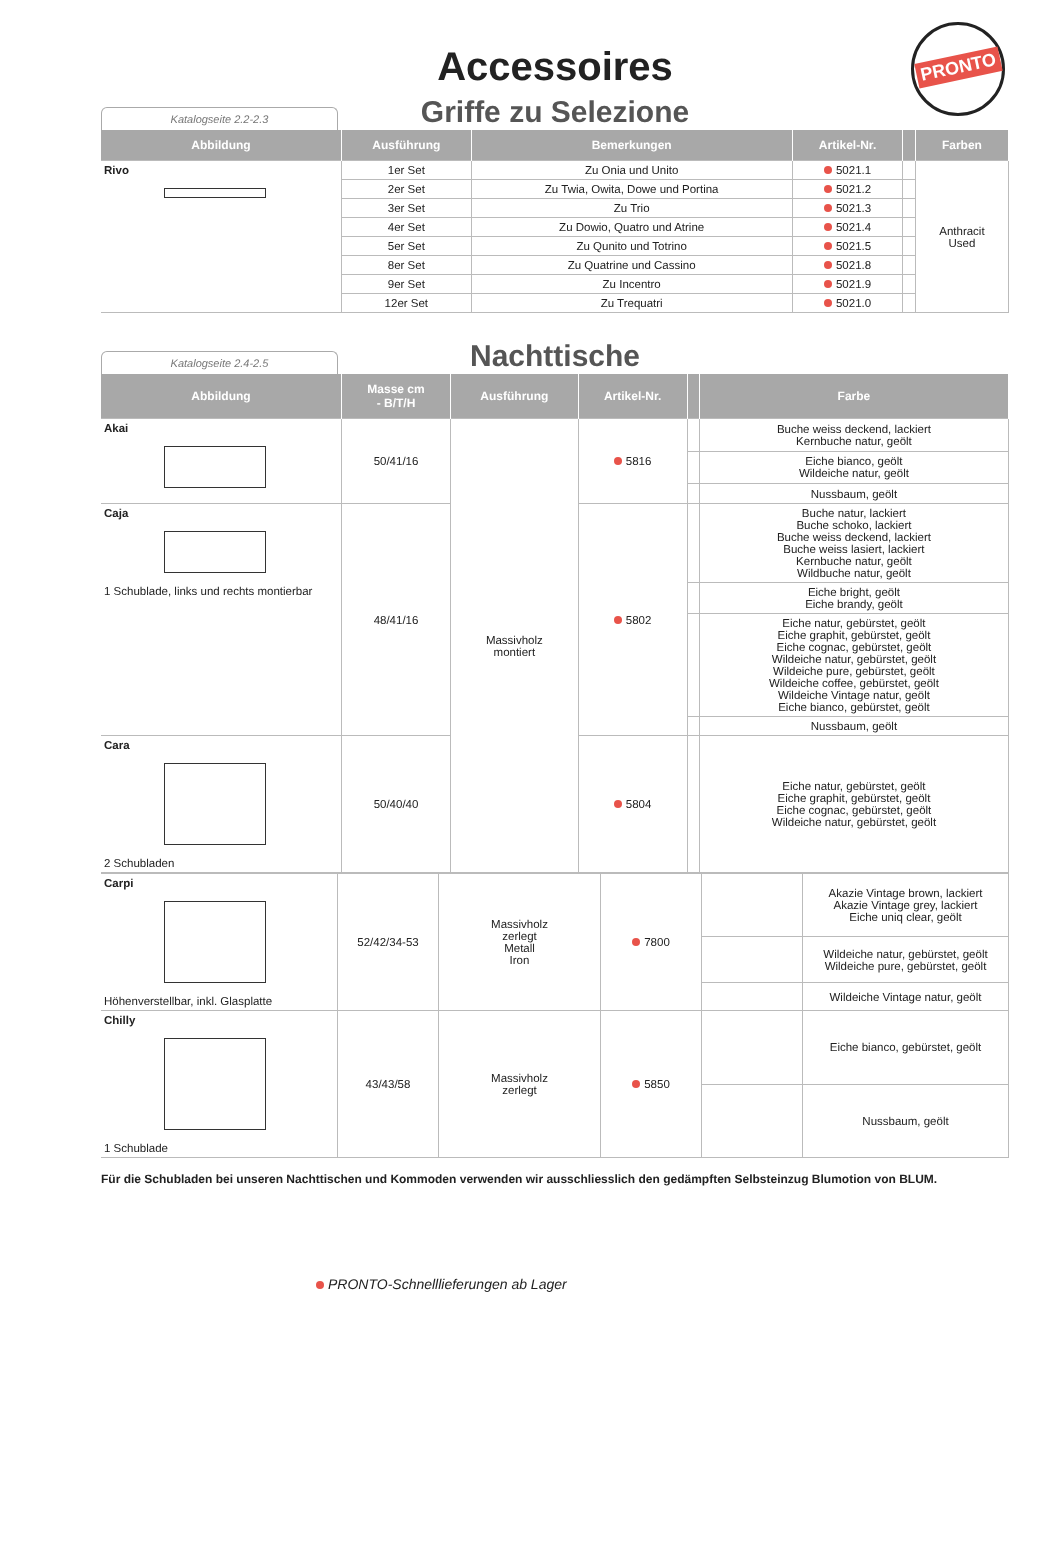Accessoires
PRONTO
Griffe zu Selezione
Katalogseite 2.2-2.3
| Abbildung | Ausführung | Bemerkungen | Artikel-Nr. | | Farben |
| --- | --- | --- | --- | --- | --- |
| Rivo | 1er Set | Zu Onia und Unito | 5021.1 | | Anthracit Used |
| | 2er Set | Zu Twia, Owita, Dowe und Portina | 5021.2 | | |
| | 3er Set | Zu Trio | 5021.3 | | |
| | 4er Set | Zu Dowio, Quatro und Atrine | 5021.4 | | |
| | 5er Set | Zu Qunito und Totrino | 5021.5 | | |
| | 8er Set | Zu Quatrine und Cassino | 5021.8 | | |
| | 9er Set | Zu Incentro | 5021.9 | | |
| | 12er Set | Zu Trequatri | 5021.0 | | |
Nachttische
Katalogseite 2.4-2.5
| Abbildung | Masse cm - B/T/H | Ausführung | Artikel-Nr. | | Farbe |
| --- | --- | --- | --- | --- | --- |
| Akai | 50/41/16 | Massivholz montiert | 5816 | | Buche weiss deckend, lackiert Kernbuche natur, geölt |
| | | | | | Eiche bianco, geölt Wildeiche natur, geölt |
| | | | | | Nussbaum, geölt |
| Caja 1 Schublade, links und rechts montierbar | 48/41/16 | | 5802 | | Buche natur, lackiert Buche schoko, lackiert Buche weiss deckend, lackiert Buche weiss lasiert, lackiert Kernbuche natur, geölt Wildbuche natur, geölt |
| | | | | | Eiche bright, geölt Eiche brandy, geölt |
| | | | | | Eiche natur, gebürstet, geölt Eiche graphit, gebürstet, geölt Eiche cognac, gebürstet, geölt Wildeiche natur, gebürstet, geölt Wildeiche pure, gebürstet, geölt Wildeiche coffee, gebürstet, geölt Wildeiche Vintage natur, geölt Eiche bianco, gebürstet, geölt |
| | | | | | Nussbaum, geölt |
| Cara 2 Schubladen | 50/40/40 | | 5804 | | Eiche natur, gebürstet, geölt Eiche graphit, gebürstet, geölt Eiche cognac, gebürstet, geölt Wildeiche natur, gebürstet, geölt |
| Carpi Höhenverstellbar, inkl. Glasplatte | 52/42/34-53 | Massivholz zerlegt Metall Iron | 7800 | | Akazie Vintage brown, lackiert Akazie Vintage grey, lackiert Eiche uniq clear, geölt |
| | | | | | Wildeiche natur, gebürstet, geölt Wildeiche pure, gebürstet, geölt |
| | | | | | Wildeiche Vintage natur, geölt |
| Chilly 1 Schublade | 43/43/58 | Massivholz zerlegt | 5850 | | Eiche bianco, gebürstet, geölt |
| | | | | | Nussbaum, geölt |
Für die Schubladen bei unseren Nachttischen und Kommoden verwenden wir ausschliesslich den gedämpften Selbsteinzug Blumotion von BLUM.
PRONTO-Schnelllieferungen ab Lager